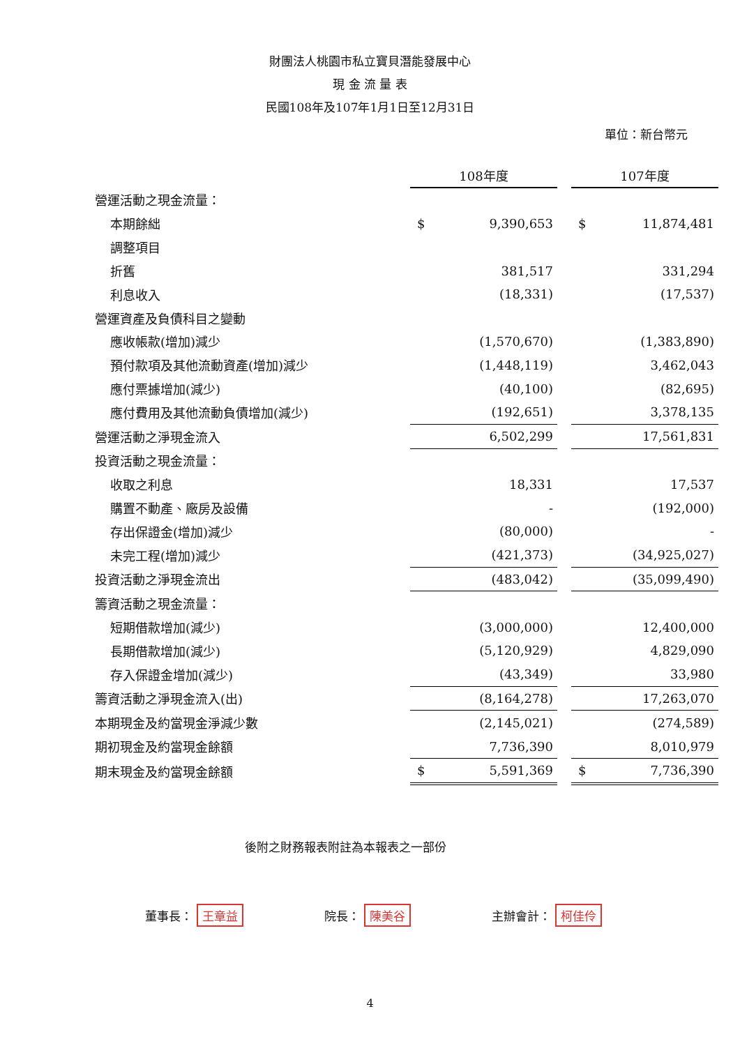財團法人桃園市私立寶貝潛能發展中心
現 金 流 量 表
民國108年及107年1月1日至12月31日
單位：新台幣元
| | 108年度 | | | 107年度 | |
| 營運活動之現金流量： | | | | | |
| 本期餘絀 | $ | 9,390,653 | | $ | 11,874,481 |
| 調整項目 | | | | | |
| 折舊 | | 381,517 | | | 331,294 |
| 利息收入 | | (18,331) | | | (17,537) |
| 營運資產及負債科目之變動 | | | | | |
| 應收帳款(增加)減少 | | (1,570,670) | | | (1,383,890) |
| 預付款項及其他流動資產(增加)減少 | | (1,448,119) | | | 3,462,043 |
| 應付票據增加(減少) | | (40,100) | | | (82,695) |
| 應付費用及其他流動負債增加(減少) | | (192,651) | | | 3,378,135 |
| 營運活動之淨現金流入 | | 6,502,299 | | | 17,561,831 |
| 投資活動之現金流量： | | | | | |
| 收取之利息 | | 18,331 | | | 17,537 |
| 購置不動產、廠房及設備 | | - | | | (192,000) |
| 存出保證金(增加)減少 | | (80,000) | | | - |
| 未完工程(增加)減少 | | (421,373) | | | (34,925,027) |
| 投資活動之淨現金流出 | | (483,042) | | | (35,099,490) |
| 籌資活動之現金流量： | | | | | |
| 短期借款增加(減少) | | (3,000,000) | | | 12,400,000 |
| 長期借款增加(減少) | | (5,120,929) | | | 4,829,090 |
| 存入保證金增加(減少) | | (43,349) | | | 33,980 |
| 籌資活動之淨現金流入(出) | | (8,164,278) | | | 17,263,070 |
| 本期現金及約當現金淨減少數 | | (2,145,021) | | | (274,589) |
| 期初現金及約當現金餘額 | | 7,736,390 | | | 8,010,979 |
| 期末現金及約當現金餘額 | $ | 5,591,369 | | $ | 7,736,390 |
後附之財務報表附註為本報表之一部份
董事長： 王章益 院長： 陳美谷 主辦會計： 柯佳伶
4